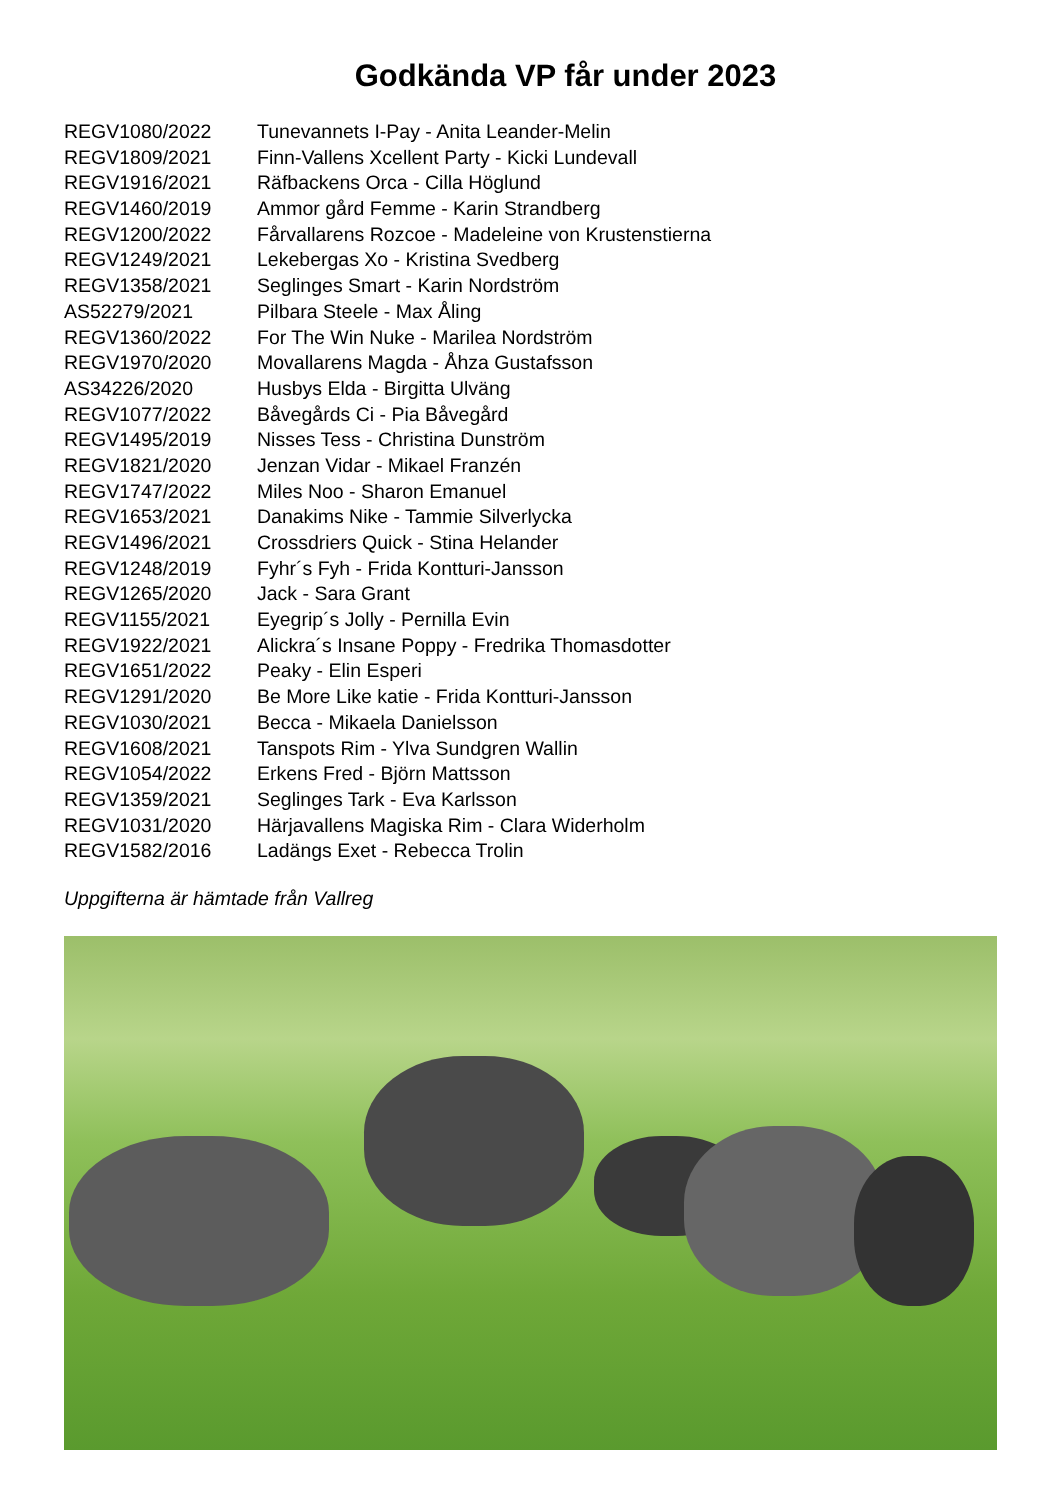Godkända VP får under 2023
| REGV1080/2022 | Tunevannets I-Pay - Anita Leander-Melin |
| REGV1809/2021 | Finn-Vallens Xcellent Party - Kicki Lundevall |
| REGV1916/2021 | Räfbackens Orca - Cilla Höglund |
| REGV1460/2019 | Ammor gård Femme - Karin Strandberg |
| REGV1200/2022 | Fårvallarens Rozcoe - Madeleine von Krustenstierna |
| REGV1249/2021 | Lekebergas Xo - Kristina Svedberg |
| REGV1358/2021 | Seglinges Smart - Karin Nordström |
| AS52279/2021 | Pilbara Steele - Max Åling |
| REGV1360/2022 | For The Win Nuke - Marilea Nordström |
| REGV1970/2020 | Movallarens Magda - Åhza Gustafsson |
| AS34226/2020 | Husbys Elda - Birgitta Ulväng |
| REGV1077/2022 | Båvegårds Ci - Pia Båvegård |
| REGV1495/2019 | Nisses Tess - Christina Dunström |
| REGV1821/2020 | Jenzan Vidar - Mikael Franzén |
| REGV1747/2022 | Miles Noo - Sharon Emanuel |
| REGV1653/2021 | Danakims Nike - Tammie Silverlycka |
| REGV1496/2021 | Crossdriers Quick - Stina Helander |
| REGV1248/2019 | Fyhr´s Fyh - Frida Kontturi-Jansson |
| REGV1265/2020 | Jack - Sara Grant |
| REGV1155/2021 | Eyegrip´s Jolly - Pernilla Evin |
| REGV1922/2021 | Alickra´s Insane Poppy - Fredrika Thomasdotter |
| REGV1651/2022 | Peaky - Elin Esperi |
| REGV1291/2020 | Be More Like katie - Frida Kontturi-Jansson |
| REGV1030/2021 | Becca - Mikaela Danielsson |
| REGV1608/2021 | Tanspots Rim - Ylva Sundgren Wallin |
| REGV1054/2022 | Erkens Fred - Björn Mattsson |
| REGV1359/2021 | Seglinges Tark - Eva Karlsson |
| REGV1031/2020 | Härjavallens Magiska Rim - Clara Widerholm |
| REGV1582/2016 | Ladängs Exet - Rebecca Trolin |
Uppgifterna är hämtade från Vallreg